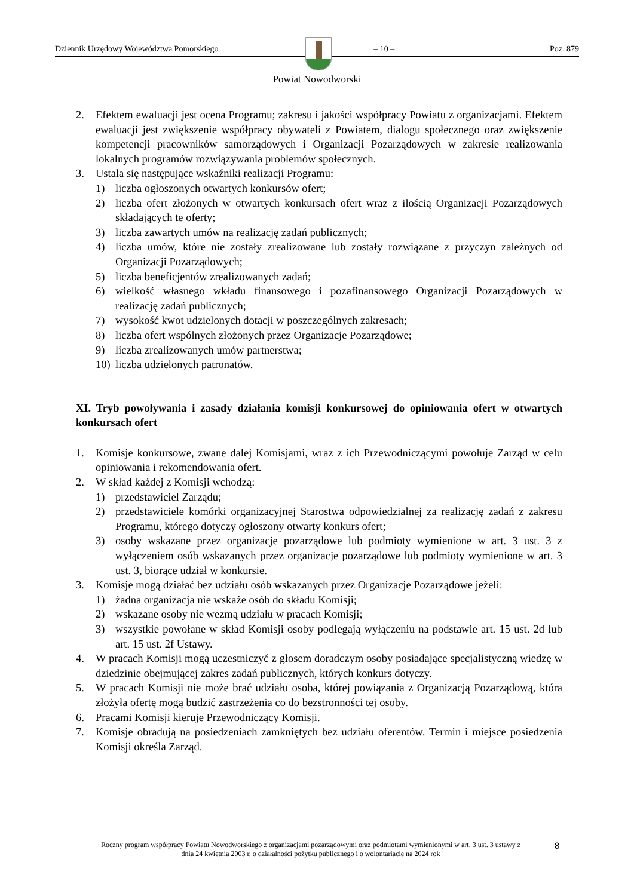Dziennik Urzędowy Województwa Pomorskiego – 10 – Poz. 879
Powiat Nowodworski
2. Efektem ewaluacji jest ocena Programu; zakresu i jakości współpracy Powiatu z organizacjami. Efektem ewaluacji jest zwiększenie współpracy obywateli z Powiatem, dialogu społecznego oraz zwiększenie kompetencji pracowników samorządowych i Organizacji Pozarządowych w zakresie realizowania lokalnych programów rozwiązywania problemów społecznych.
3. Ustala się następujące wskaźniki realizacji Programu:
1) liczba ogłoszonych otwartych konkursów ofert;
2) liczba ofert złożonych w otwartych konkursach ofert wraz z ilością Organizacji Pozarządowych składających te oferty;
3) liczba zawartych umów na realizację zadań publicznych;
4) liczba umów, które nie zostały zrealizowane lub zostały rozwiązane z przyczyn zależnych od Organizacji Pozarządowych;
5) liczba beneficjentów zrealizowanych zadań;
6) wielkość własnego wkładu finansowego i pozafinansowego Organizacji Pozarządowych w realizację zadań publicznych;
7) wysokość kwot udzielonych dotacji w poszczególnych zakresach;
8) liczba ofert wspólnych złożonych przez Organizacje Pozarządowe;
9) liczba zrealizowanych umów partnerstwa;
10) liczba udzielonych patronatów.
XI. Tryb powoływania i zasady działania komisji konkursowej do opiniowania ofert w otwartych konkursach ofert
1. Komisje konkursowe, zwane dalej Komisjami, wraz z ich Przewodniczącymi powołuje Zarząd w celu opiniowania i rekomendowania ofert.
2. W skład każdej z Komisji wchodzą:
1) przedstawiciel Zarządu;
2) przedstawiciele komórki organizacyjnej Starostwa odpowiedzialnej za realizację zadań z zakresu Programu, którego dotyczy ogłoszony otwarty konkurs ofert;
3) osoby wskazane przez organizacje pozarządowe lub podmioty wymienione w art. 3 ust. 3 z wyłączeniem osób wskazanych przez organizacje pozarządowe lub podmioty wymienione w art. 3 ust. 3, biorące udział w konkursie.
3. Komisje mogą działać bez udziału osób wskazanych przez Organizacje Pozarządowe jeżeli:
1) żadna organizacja nie wskaże osób do składu Komisji;
2) wskazane osoby nie wezmą udziału w pracach Komisji;
3) wszystkie powołane w skład Komisji osoby podlegają wyłączeniu na podstawie art. 15 ust. 2d lub art. 15 ust. 2f Ustawy.
4. W pracach Komisji mogą uczestniczyć z głosem doradczym osoby posiadające specjalistyczną wiedzę w dziedzinie obejmującej zakres zadań publicznych, których konkurs dotyczy.
5. W pracach Komisji nie może brać udziału osoba, której powiązania z Organizacją Pozarządową, która złożyła ofertę mogą budzić zastrzeżenia co do bezstronności tej osoby.
6. Pracami Komisji kieruje Przewodniczący Komisji.
7. Komisje obradują na posiedzeniach zamkniętych bez udziału oferentów. Termin i miejsce posiedzenia Komisji określa Zarząd.
Roczny program współpracy Powiatu Nowodworskiego z organizacjami pozarządowymi oraz podmiotami wymienionymi w art. 3 ust. 3 ustawy z dnia 24 kwietnia 2003 r. o działalności pożytku publicznego i o wolontariacie na 2024 rok
8